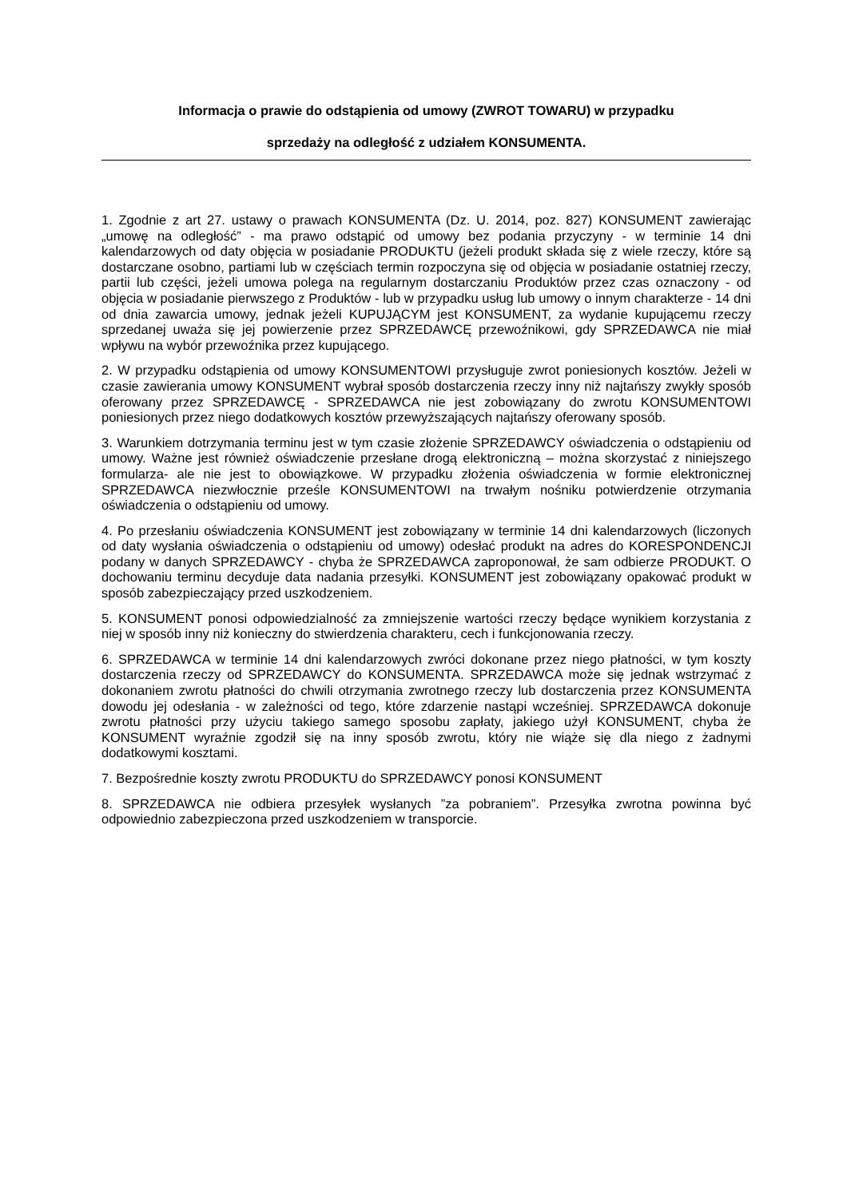Informacja o prawie do odstąpienia od umowy (ZWROT TOWARU) w przypadku
sprzedaży na odległość z udziałem KONSUMENTA.
1. Zgodnie z art 27. ustawy o prawach KONSUMENTA (Dz. U. 2014, poz. 827) KONSUMENT zawierając „umowę na odległość” - ma prawo odstąpić od umowy bez podania przyczyny - w terminie 14 dni kalendarzowych od daty objęcia w posiadanie PRODUKTU (jeżeli produkt składa się z wiele rzeczy, które są dostarczane osobno, partiami lub w częściach termin rozpoczyna się od objęcia w posiadanie ostatniej rzeczy, partii lub części, jeżeli umowa polega na regularnym dostarczaniu Produktów przez czas oznaczony - od objęcia w posiadanie pierwszego z Produktów - lub w przypadku usług lub umowy o innym charakterze - 14 dni od dnia zawarcia umowy, jednak jeżeli KUPUJĄCYM jest KONSUMENT, za wydanie kupującemu rzeczy sprzedanej uważa się jej powierzenie przez SPRZEDAWCĘ przewoźnikowi, gdy SPRZEDAWCA nie miał wpływu na wybór przewoźnika przez kupującego.
2. W przypadku odstąpienia od umowy KONSUMENTOWI przysługuje zwrot poniesionych kosztów. Jeżeli w czasie zawierania umowy KONSUMENT wybrał sposób dostarczenia rzeczy inny niż najtańszy zwykły sposób oferowany przez SPRZEDAWCĘ - SPRZEDAWCA nie jest zobowiązany do zwrotu KONSUMENTOWI poniesionych przez niego dodatkowych kosztów przewyższających najtańszy oferowany sposób.
3. Warunkiem dotrzymania terminu jest w tym czasie złożenie SPRZEDAWCY oświadczenia o odstąpieniu od umowy. Ważne jest również oświadczenie przesłane drogą elektroniczną – można skorzystać z niniejszego formularza- ale nie jest to obowiązkowe. W przypadku złożenia oświadczenia w formie elektronicznej SPRZEDAWCA niezwłocznie prześle KONSUMENTOWI na trwałym nośniku potwierdzenie otrzymania oświadczenia o odstąpieniu od umowy.
4. Po przesłaniu oświadczenia KONSUMENT jest zobowiązany w terminie 14 dni kalendarzowych (liczonych od daty wysłania oświadczenia o odstąpieniu od umowy) odesłać produkt na adres do KORESPONDENCJI podany w danych SPRZEDAWCY - chyba że SPRZEDAWCA zaproponował, że sam odbierze PRODUKT. O dochowaniu terminu decyduje data nadania przesyłki. KONSUMENT jest zobowiązany opakować produkt w sposób zabezpieczający przed uszkodzeniem.
5. KONSUMENT ponosi odpowiedzialność za zmniejszenie wartości rzeczy będące wynikiem korzystania z niej w sposób inny niż konieczny do stwierdzenia charakteru, cech i funkcjonowania rzeczy.
6. SPRZEDAWCA w terminie 14 dni kalendarzowych zwróci dokonane przez niego płatności, w tym koszty dostarczenia rzeczy od SPRZEDAWCY do KONSUMENTA. SPRZEDAWCA może się jednak wstrzymać z dokonaniem zwrotu płatności do chwili otrzymania zwrotnego rzeczy lub dostarczenia przez KONSUMENTA dowodu jej odesłania - w zależności od tego, które zdarzenie nastąpi wcześniej. SPRZEDAWCA dokonuje zwrotu płatności przy użyciu takiego samego sposobu zapłaty, jakiego użył KONSUMENT, chyba że KONSUMENT wyraźnie zgodził się na inny sposób zwrotu, który nie wiąże się dla niego z żadnymi dodatkowymi kosztami.
7. Bezpośrednie koszty zwrotu PRODUKTU do SPRZEDAWCY ponosi KONSUMENT
8. SPRZEDAWCA nie odbiera przesyłek wysłanych ”za pobraniem”. Przesyłka zwrotna powinna być odpowiednio zabezpieczona przed uszkodzeniem w transporcie.